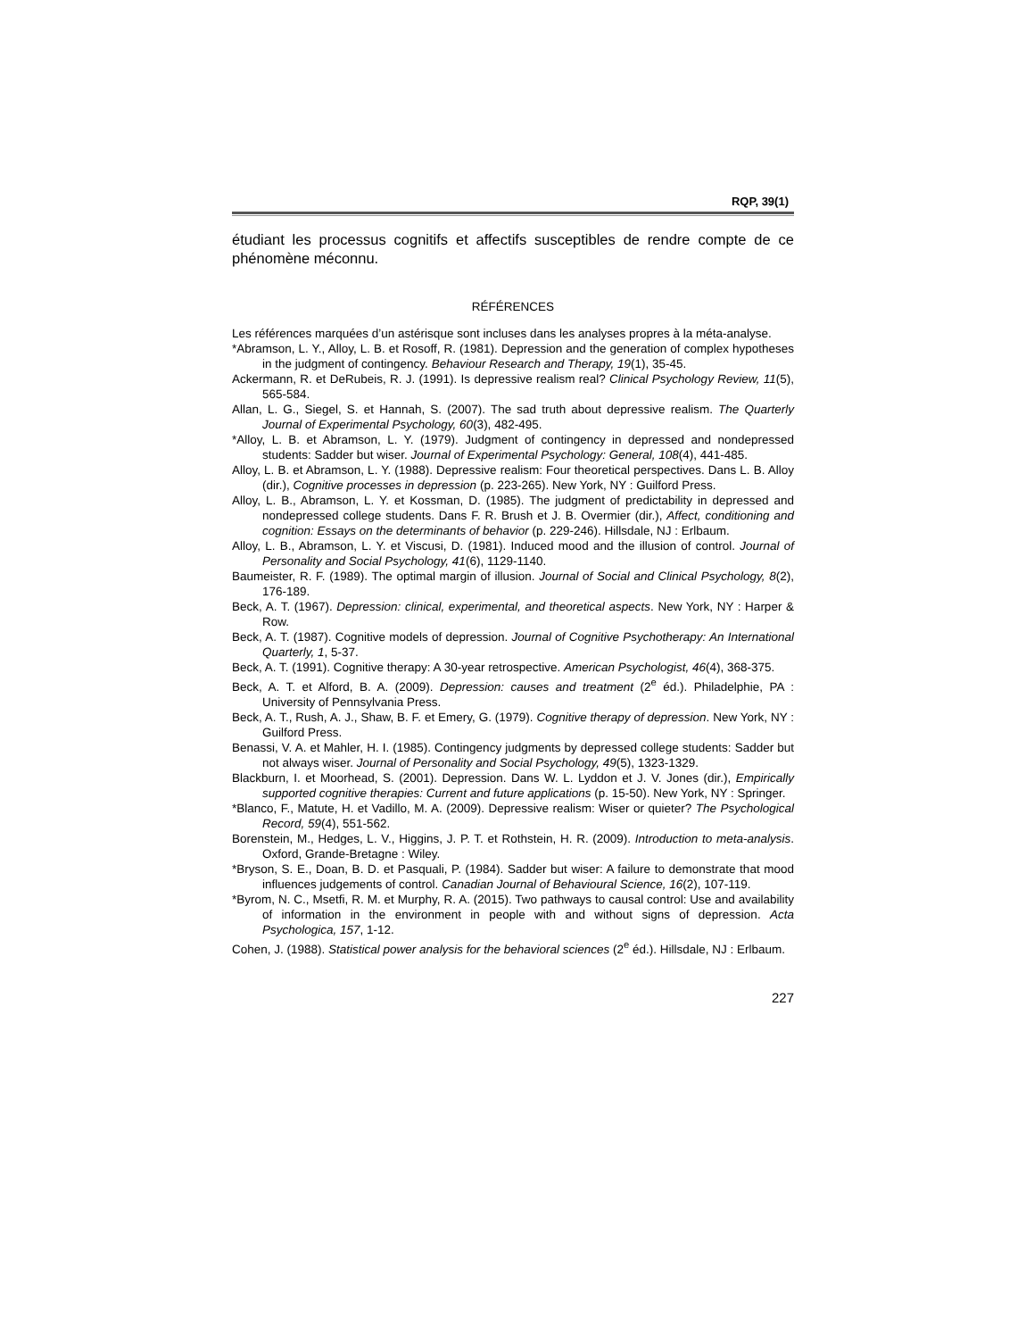RQP, 39(1)
étudiant les processus cognitifs et affectifs susceptibles de rendre compte de ce phénomène méconnu.
RÉFÉRENCES
Les références marquées d’un astérisque sont incluses dans les analyses propres à la méta-analyse.
*Abramson, L. Y., Alloy, L. B. et Rosoff, R. (1981). Depression and the generation of complex hypotheses in the judgment of contingency. Behaviour Research and Therapy, 19(1), 35-45.
Ackermann, R. et DeRubeis, R. J. (1991). Is depressive realism real? Clinical Psychology Review, 11(5), 565-584.
Allan, L. G., Siegel, S. et Hannah, S. (2007). The sad truth about depressive realism. The Quarterly Journal of Experimental Psychology, 60(3), 482-495.
*Alloy, L. B. et Abramson, L. Y. (1979). Judgment of contingency in depressed and nondepressed students: Sadder but wiser. Journal of Experimental Psychology: General, 108(4), 441-485.
Alloy, L. B. et Abramson, L. Y. (1988). Depressive realism: Four theoretical perspectives. Dans L. B. Alloy (dir.), Cognitive processes in depression (p. 223-265). New York, NY : Guilford Press.
Alloy, L. B., Abramson, L. Y. et Kossman, D. (1985). The judgment of predictability in depressed and nondepressed college students. Dans F. R. Brush et J. B. Overmier (dir.), Affect, conditioning and cognition: Essays on the determinants of behavior (p. 229-246). Hillsdale, NJ : Erlbaum.
Alloy, L. B., Abramson, L. Y. et Viscusi, D. (1981). Induced mood and the illusion of control. Journal of Personality and Social Psychology, 41(6), 1129-1140.
Baumeister, R. F. (1989). The optimal margin of illusion. Journal of Social and Clinical Psychology, 8(2), 176-189.
Beck, A. T. (1967). Depression: clinical, experimental, and theoretical aspects. New York, NY : Harper & Row.
Beck, A. T. (1987). Cognitive models of depression. Journal of Cognitive Psychotherapy: An International Quarterly, 1, 5-37.
Beck, A. T. (1991). Cognitive therapy: A 30-year retrospective. American Psychologist, 46(4), 368-375.
Beck, A. T. et Alford, B. A. (2009). Depression: causes and treatment (2<sup>e</sup> éd.). Philadelphie, PA : University of Pennsylvania Press.
Beck, A. T., Rush, A. J., Shaw, B. F. et Emery, G. (1979). Cognitive therapy of depression. New York, NY : Guilford Press.
Benassi, V. A. et Mahler, H. I. (1985). Contingency judgments by depressed college students: Sadder but not always wiser. Journal of Personality and Social Psychology, 49(5), 1323-1329.
Blackburn, I. et Moorhead, S. (2001). Depression. Dans W. L. Lyddon et J. V. Jones (dir.), Empirically supported cognitive therapies: Current and future applications (p. 15-50). New York, NY : Springer.
*Blanco, F., Matute, H. et Vadillo, M. A. (2009). Depressive realism: Wiser or quieter? The Psychological Record, 59(4), 551-562.
Borenstein, M., Hedges, L. V., Higgins, J. P. T. et Rothstein, H. R. (2009). Introduction to meta-analysis. Oxford, Grande-Bretagne : Wiley.
*Bryson, S. E., Doan, B. D. et Pasquali, P. (1984). Sadder but wiser: A failure to demonstrate that mood influences judgements of control. Canadian Journal of Behavioural Science, 16(2), 107-119.
*Byrom, N. C., Msetfi, R. M. et Murphy, R. A. (2015). Two pathways to causal control: Use and availability of information in the environment in people with and without signs of depression. Acta Psychologica, 157, 1-12.
Cohen, J. (1988). Statistical power analysis for the behavioral sciences (2<sup>e</sup> éd.). Hillsdale, NJ : Erlbaum.
227